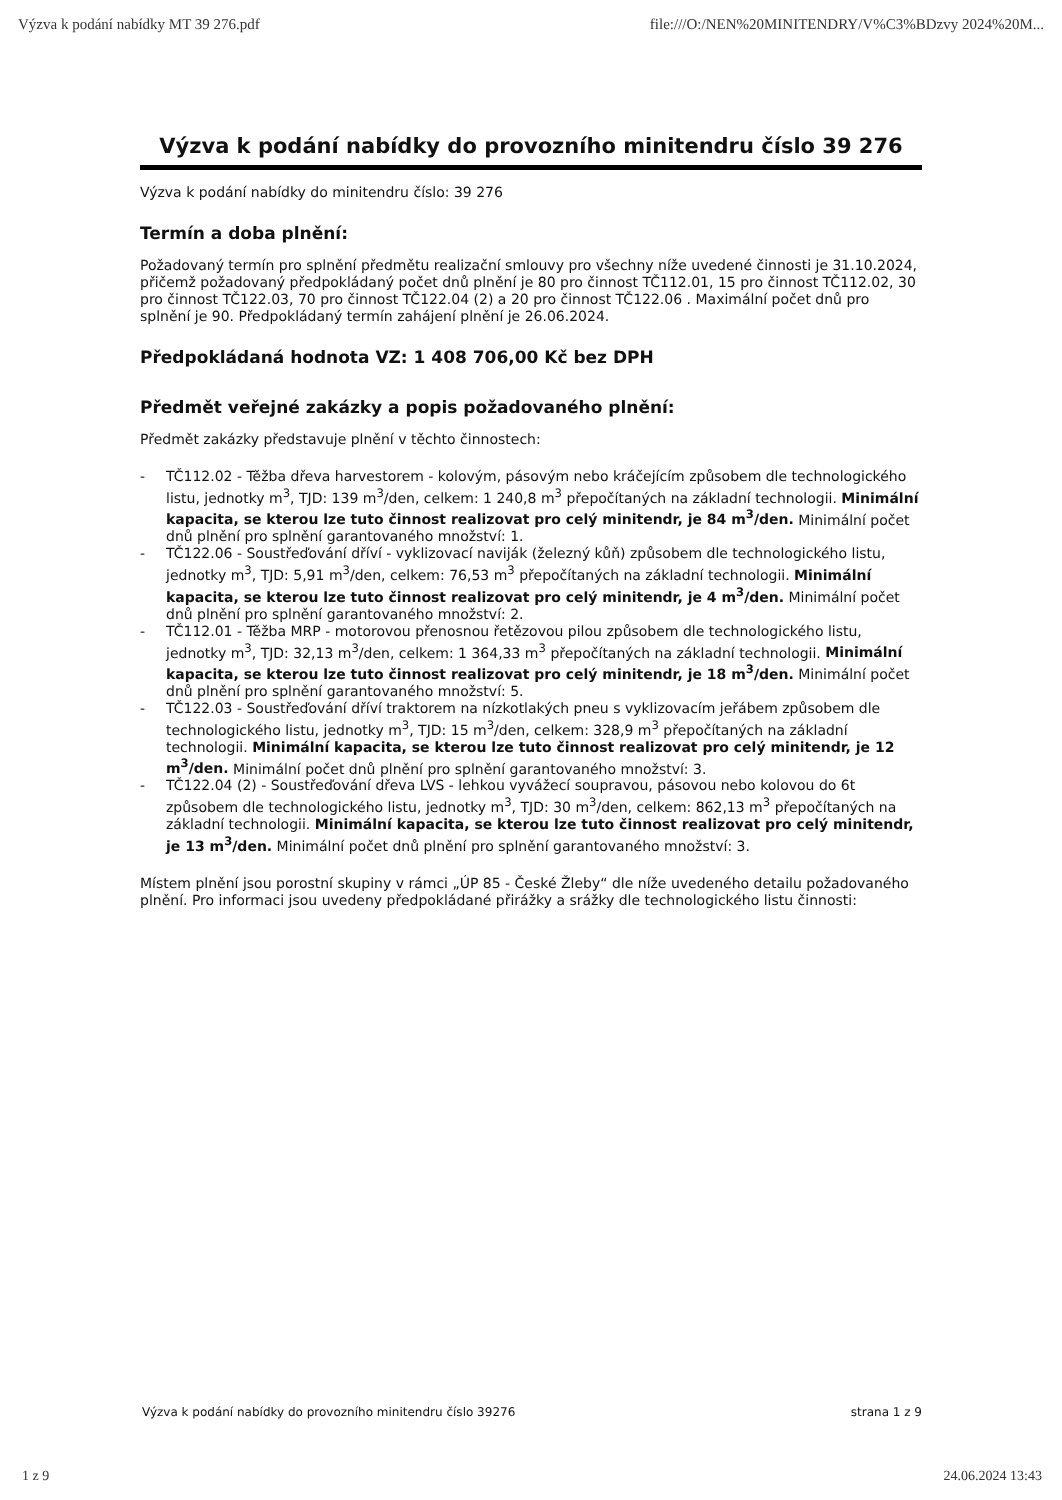Výzva k podání nabídky MT 39 276.pdf file:///O:/NEN%20MINITENDRY/V%C3%BDzvy 2024%20M...
Výzva k podání nabídky do provozního minitendru číslo 39 276
Výzva k podání nabídky do minitendru číslo: 39 276
Termín a doba plnění:
Požadovaný termín pro splnění předmětu realizační smlouvy pro všechny níže uvedené činnosti je 31.10.2024, přičemž požadovaný předpokládaný počet dnů plnění je 80 pro činnost TČ112.01, 15 pro činnost TČ112.02, 30 pro činnost TČ122.03, 70 pro činnost TČ122.04 (2) a 20 pro činnost TČ122.06 . Maximální počet dnů pro splnění je 90. Předpokládaný termín zahájení plnění je 26.06.2024.
Předpokládaná hodnota VZ: 1 408 706,00 Kč bez DPH
Předmět veřejné zakázky a popis požadovaného plnění:
Předmět zakázky představuje plnění v těchto činnostech:
- TČ112.02 - Těžba dřeva harvestorem - kolovým, pásovým nebo kráčejícím způsobem dle technologického listu, jednotky m<sup>3</sup>, TJD: 139 m<sup>3</sup>/den, celkem: 1 240,8 m<sup>3</sup> přepočítaných na základní technologii. Minimální kapacita, se kterou lze tuto činnost realizovat pro celý minitendr, je 84 m<sup>3</sup>/den. Minimální počet dnů plnění pro splnění garantovaného množství: 1.
- TČ122.06 - Soustřeďování dříví - vyklizovací naviják (železný kůň) způsobem dle technologického listu, jednotky m<sup>3</sup>, TJD: 5,91 m<sup>3</sup>/den, celkem: 76,53 m<sup>3</sup> přepočítaných na základní technologii. Minimální kapacita, se kterou lze tuto činnost realizovat pro celý minitendr, je 4 m<sup>3</sup>/den. Minimální počet dnů plnění pro splnění garantovaného množství: 2.
- TČ112.01 - Těžba MRP - motorovou přenosnou řetězovou pilou způsobem dle technologického listu, jednotky m<sup>3</sup>, TJD: 32,13 m<sup>3</sup>/den, celkem: 1 364,33 m<sup>3</sup> přepočítaných na základní technologii. Minimální kapacita, se kterou lze tuto činnost realizovat pro celý minitendr, je 18 m<sup>3</sup>/den. Minimální počet dnů plnění pro splnění garantovaného množství: 5.
- TČ122.03 - Soustřeďování dříví traktorem na nízkotlakých pneu s vyklizovacím jeřábem způsobem dle technologického listu, jednotky m<sup>3</sup>, TJD: 15 m<sup>3</sup>/den, celkem: 328,9 m<sup>3</sup> přepočítaných na základní technologii. Minimální kapacita, se kterou lze tuto činnost realizovat pro celý minitendr, je 12 m<sup>3</sup>/den. Minimální počet dnů plnění pro splnění garantovaného množství: 3.
- TČ122.04 (2) - Soustřeďování dřeva LVS - lehkou vyvážecí soupravou, pásovou nebo kolovou do 6t způsobem dle technologického listu, jednotky m<sup>3</sup>, TJD: 30 m<sup>3</sup>/den, celkem: 862,13 m<sup>3</sup> přepočítaných na základní technologii. Minimální kapacita, se kterou lze tuto činnost realizovat pro celý minitendr, je 13 m<sup>3</sup>/den. Minimální počet dnů plnění pro splnění garantovaného množství: 3.
Místem plnění jsou porostní skupiny v rámci „ÚP 85 - České Žleby“ dle níže uvedeného detailu požadovaného plnění. Pro informaci jsou uvedeny předpokládané přirážky a srážky dle technologického listu činnosti:
Výzva k podání nabídky do provozního minitendru číslo 39276 strana 1 z 9
1 z 9 24.06.2024 13:43